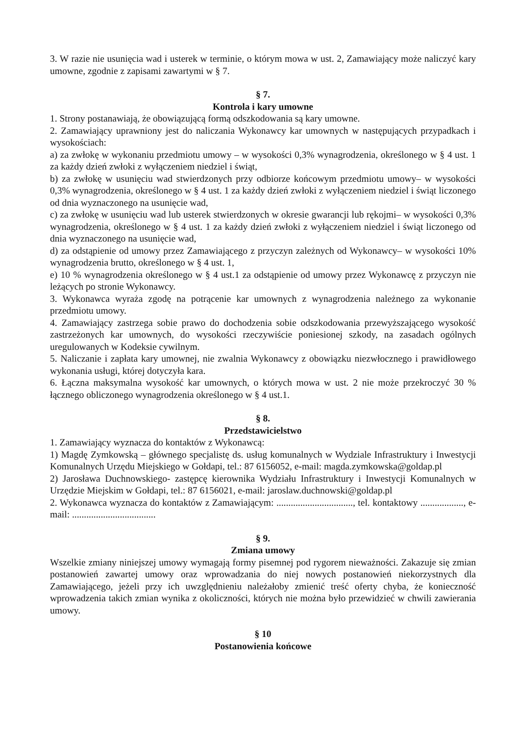3. W razie nie usunięcia wad i usterek w terminie, o którym mowa w ust. 2, Zamawiający może naliczyć kary umowne, zgodnie z zapisami zawartymi w § 7.
§ 7.
Kontrola i kary umowne
1. Strony postanawiają, że obowiązującą formą odszkodowania są kary umowne.
2. Zamawiający uprawniony jest do naliczania Wykonawcy kar umownych w następujących przypadkach i wysokościach:
a) za zwłokę w wykonaniu przedmiotu umowy – w wysokości 0,3% wynagrodzenia, określonego w § 4 ust. 1 za każdy dzień zwłoki z wyłączeniem niedziel i świąt,
b) za zwłokę w usunięciu wad stwierdzonych przy odbiorze końcowym przedmiotu umowy– w wysokości 0,3% wynagrodzenia, określonego w § 4 ust. 1 za każdy dzień zwłoki z wyłączeniem niedziel i świąt liczonego od dnia wyznaczonego na usunięcie wad,
c) za zwłokę w usunięciu wad lub usterek stwierdzonych w okresie gwarancji lub rękojmi– w wysokości 0,3% wynagrodzenia, określonego w § 4 ust. 1 za każdy dzień zwłoki z wyłączeniem niedziel i świąt liczonego od dnia wyznaczonego na usunięcie wad,
d) za odstąpienie od umowy przez Zamawiającego z przyczyn zależnych od Wykonawcy– w wysokości 10% wynagrodzenia brutto, określonego w § 4 ust. 1,
e) 10 % wynagrodzenia określonego w § 4 ust.1 za odstąpienie od umowy przez Wykonawcę z przyczyn nie leżących po stronie Wykonawcy.
3. Wykonawca wyraża zgodę na potrącenie kar umownych z wynagrodzenia należnego za wykonanie przedmiotu umowy.
4. Zamawiający zastrzega sobie prawo do dochodzenia sobie odszkodowania przewyższającego wysokość zastrzeżonych kar umownych, do wysokości rzeczywiście poniesionej szkody, na zasadach ogólnych uregulowanych w Kodeksie cywilnym.
5. Naliczanie i zapłata kary umownej, nie zwalnia Wykonawcy z obowiązku niezwłocznego i prawidłowego wykonania usługi, której dotyczyła kara.
6. Łączna maksymalna wysokość kar umownych, o których mowa w ust. 2 nie może przekroczyć 30 % łącznego obliczonego wynagrodzenia określonego w § 4 ust.1.
§ 8.
Przedstawicielstwo
1. Zamawiający wyznacza do kontaktów z Wykonawcą:
1) Magdę Zymkowską – głównego specjalistę ds. usług komunalnych w Wydziale Infrastruktury i Inwestycji Komunalnych Urzędu Miejskiego w Gołdapi, tel.: 87 6156052, e-mail: magda.zymkowska@goldap.pl
2) Jarosława Duchnowskiego- zastępcę kierownika Wydziału Infrastruktury i Inwestycji Komunalnych w Urzędzie Miejskim w Gołdapi, tel.: 87 6156021, e-mail: jaroslaw.duchnowski@goldap.pl
2. Wykonawca wyznacza do kontaktów z Zamawiającym: ................................, tel. kontaktowy .................., e-mail: ...................................
§ 9.
Zmiana umowy
Wszelkie zmiany niniejszej umowy wymagają formy pisemnej pod rygorem nieważności. Zakazuje się zmian postanowień zawartej umowy oraz wprowadzania do niej nowych postanowień niekorzystnych dla Zamawiającego, jeżeli przy ich uwzględnieniu należałoby zmienić treść oferty chyba, że konieczność wprowadzenia takich zmian wynika z okoliczności, których nie można było przewidzieć w chwili zawierania umowy.
§ 10
Postanowienia końcowe